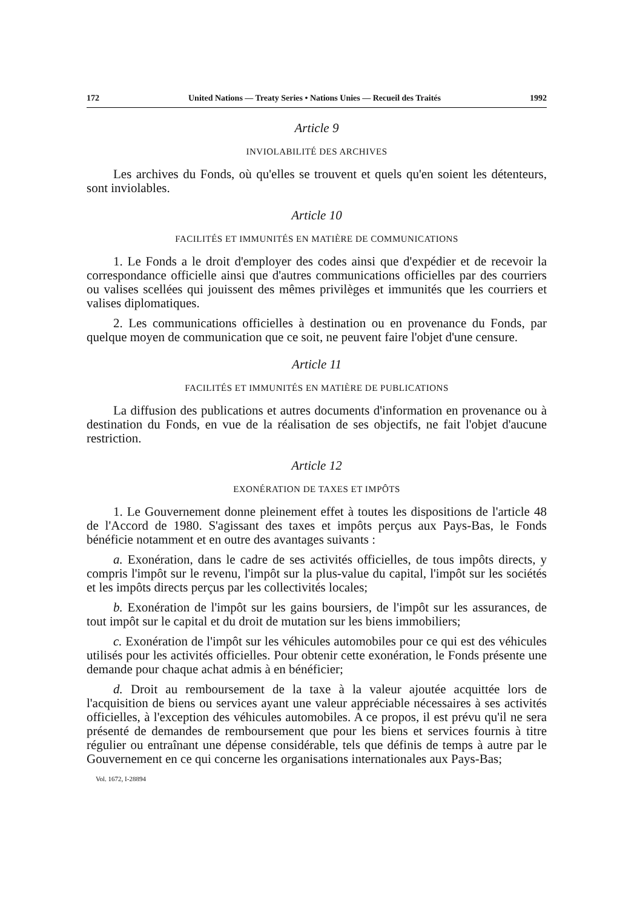172 United Nations — Treaty Series • Nations Unies — Recueil des Traités 1992
Article 9
INVIOLABILITÉ DES ARCHIVES
Les archives du Fonds, où qu'elles se trouvent et quels qu'en soient les détenteurs, sont inviolables.
Article 10
FACILITÉS ET IMMUNITÉS EN MATIÈRE DE COMMUNICATIONS
1. Le Fonds a le droit d'employer des codes ainsi que d'expédier et de recevoir la correspondance officielle ainsi que d'autres communications officielles par des courriers ou valises scellées qui jouissent des mêmes privilèges et immunités que les courriers et valises diplomatiques.
2. Les communications officielles à destination ou en provenance du Fonds, par quelque moyen de communication que ce soit, ne peuvent faire l'objet d'une censure.
Article 11
FACILITÉS ET IMMUNITÉS EN MATIÈRE DE PUBLICATIONS
La diffusion des publications et autres documents d'information en provenance ou à destination du Fonds, en vue de la réalisation de ses objectifs, ne fait l'objet d'aucune restriction.
Article 12
EXONÉRATION DE TAXES ET IMPÔTS
1. Le Gouvernement donne pleinement effet à toutes les dispositions de l'article 48 de l'Accord de 1980. S'agissant des taxes et impôts perçus aux Pays-Bas, le Fonds bénéficie notamment et en outre des avantages suivants :
a. Exonération, dans le cadre de ses activités officielles, de tous impôts directs, y compris l'impôt sur le revenu, l'impôt sur la plus-value du capital, l'impôt sur les sociétés et les impôts directs perçus par les collectivités locales;
b. Exonération de l'impôt sur les gains boursiers, de l'impôt sur les assurances, de tout impôt sur le capital et du droit de mutation sur les biens immobiliers;
c. Exonération de l'impôt sur les véhicules automobiles pour ce qui est des véhicules utilisés pour les activités officielles. Pour obtenir cette exonération, le Fonds présente une demande pour chaque achat admis à en bénéficier;
d. Droit au remboursement de la taxe à la valeur ajoutée acquittée lors de l'acquisition de biens ou services ayant une valeur appréciable nécessaires à ses activités officielles, à l'exception des véhicules automobiles. A ce propos, il est prévu qu'il ne sera présenté de demandes de remboursement que pour les biens et services fournis à titre régulier ou entraînant une dépense considérable, tels que définis de temps à autre par le Gouvernement en ce qui concerne les organisations internationales aux Pays-Bas;
Vol. 1672, I-28894